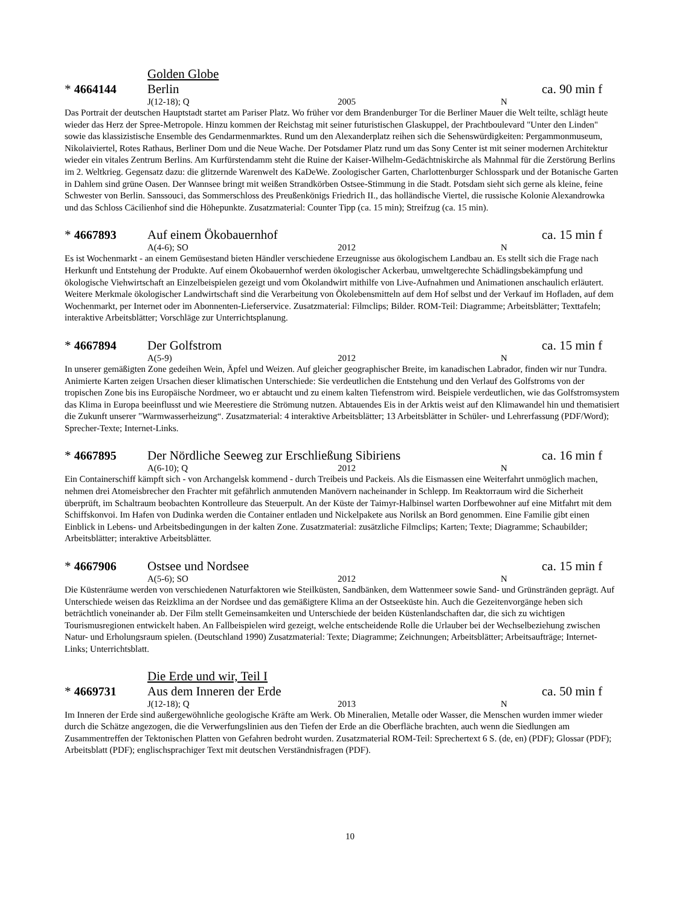Golden Globe
* 4664144 Berlin ca. 90 min f
J(12-18); Q 2005 N
Das Portrait der deutschen Hauptstadt startet am Pariser Platz. Wo früher vor dem Brandenburger Tor die Berliner Mauer die Welt teilte, schlägt heute wieder das Herz der Spree-Metropole. Hinzu kommen der Reichstag mit seiner futuristischen Glaskuppel, der Prachtboulevard "Unter den Linden" sowie das klassizistische Ensemble des Gendarmenmarktes. Rund um den Alexanderplatz reihen sich die Sehenswürdigkeiten: Pergammonmuseum, Nikolaiviertel, Rotes Rathaus, Berliner Dom und die Neue Wache. Der Potsdamer Platz rund um das Sony Center ist mit seiner modernen Architektur wieder ein vitales Zentrum Berlins. Am Kurfürstendamm steht die Ruine der Kaiser-Wilhelm-Gedächtniskirche als Mahnmal für die Zerstörung Berlins im 2. Weltkrieg. Gegensatz dazu: die glitzernde Warenwelt des KaDeWe. Zoologischer Garten, Charlottenburger Schlosspark und der Botanische Garten in Dahlem sind grüne Oasen. Der Wannsee bringt mit weißen Strandkörben Ostsee-Stimmung in die Stadt. Potsdam sieht sich gerne als kleine, feine Schwester von Berlin. Sanssouci, das Sommerschloss des Preußenkönigs Friedrich II., das holländische Viertel, die russische Kolonie Alexandrowka und das Schloss Cäcilienhof sind die Höhepunkte. Zusatzmaterial: Counter Tipp (ca. 15 min); Streifzug (ca. 15 min).
* 4667893 Auf einem Ökobauernhof ca. 15 min f
A(4-6); SO 2012 N
Es ist Wochenmarkt - an einem Gemüsestand bieten Händler verschiedene Erzeugnisse aus ökologischem Landbau an. Es stellt sich die Frage nach Herkunft und Entstehung der Produkte. Auf einem Ökobauernhof werden ökologischer Ackerbau, umweltgerechte Schädlingsbekämpfung und ökologische Viehwirtschaft an Einzelbeispielen gezeigt und vom Ökolandwirt mithilfe von Live-Aufnahmen und Animationen anschaulich erläutert. Weitere Merkmale ökologischer Landwirtschaft sind die Verarbeitung von Ökolebensmitteln auf dem Hof selbst und der Verkauf im Hofladen, auf dem Wochenmarkt, per Internet oder im Abonnenten-Lieferservice. Zusatzmaterial: Filmclips; Bilder. ROM-Teil: Diagramme; Arbeitsblätter; Texttafeln; interaktive Arbeitsblätter; Vorschläge zur Unterrichtsplanung.
* 4667894 Der Golfstrom ca. 15 min f
A(5-9) 2012 N
In unserer gemäßigten Zone gedeihen Wein, Äpfel und Weizen. Auf gleicher geographischer Breite, im kanadischen Labrador, finden wir nur Tundra. Animierte Karten zeigen Ursachen dieser klimatischen Unterschiede: Sie verdeutlichen die Entstehung und den Verlauf des Golfstroms von der tropischen Zone bis ins Europäische Nordmeer, wo er abtaucht und zu einem kalten Tiefenstrom wird. Beispiele verdeutlichen, wie das Golfstromsystem das Klima in Europa beeinflusst und wie Meerestiere die Strömung nutzen. Abtauendes Eis in der Arktis weist auf den Klimawandel hin und thematisiert die Zukunft unserer "Warmwasserheizung“. Zusatzmaterial: 4 interaktive Arbeitsblätter; 13 Arbeitsblätter in Schüler- und Lehrerfassung (PDF/Word); Sprecher-Texte; Internet-Links.
* 4667895 Der Nördliche Seeweg zur Erschließung Sibiriens ca. 16 min f
A(6-10); Q 2012 N
Ein Containerschiff kämpft sich - von Archangelsk kommend - durch Treibeis und Packeis. Als die Eismassen eine Weiterfahrt unmöglich machen, nehmen drei Atomeisbrecher den Frachter mit gefährlich anmutenden Manövern nacheinander in Schlepp. Im Reaktorraum wird die Sicherheit überprüft, im Schaltraum beobachten Kontrolleure das Steuerpult. An der Küste der Taimyr-Halbinsel warten Dorfbewohner auf eine Mitfahrt mit dem Schiffskonvoi. Im Hafen von Dudinka werden die Container entladen und Nickelpakete aus Norilsk an Bord genommen. Eine Familie gibt einen Einblick in Lebens- und Arbeitsbedingungen in der kalten Zone. Zusatzmaterial: zusätzliche Filmclips; Karten; Texte; Diagramme; Schaubilder; Arbeitsblätter; interaktive Arbeitsblätter.
* 4667906 Ostsee und Nordsee ca. 15 min f
A(5-6); SO 2012 N
Die Küstenräume werden von verschiedenen Naturfaktoren wie Steilküsten, Sandbänken, dem Wattenmeer sowie Sand- und Grünstränden geprägt. Auf Unterschiede weisen das Reizklima an der Nordsee und das gemäßigtere Klima an der Ostseeküste hin. Auch die Gezeitenvorgänge heben sich beträchtlich voneinander ab. Der Film stellt Gemeinsamkeiten und Unterschiede der beiden Küstenlandschaften dar, die sich zu wichtigen Tourismusregionen entwickelt haben. An Fallbeispielen wird gezeigt, welche entscheidende Rolle die Urlauber bei der Wechselbeziehung zwischen Natur- und Erholungsraum spielen. (Deutschland 1990) Zusatzmaterial: Texte; Diagramme; Zeichnungen; Arbeitsblätter; Arbeitsaufträge; Internet-Links; Unterrichtsblatt.
Die Erde und wir, Teil I
* 4669731 Aus dem Inneren der Erde ca. 50 min f
J(12-18); Q 2013 N
Im Inneren der Erde sind außergewöhnliche geologische Kräfte am Werk. Ob Mineralien, Metalle oder Wasser, die Menschen wurden immer wieder durch die Schätze angezogen, die die Verwerfungslinien aus den Tiefen der Erde an die Oberfläche brachten, auch wenn die Siedlungen am Zusammentreffen der Tektonischen Platten von Gefahren bedroht wurden. Zusatzmaterial ROM-Teil: Sprechertext 6 S. (de, en) (PDF); Glossar (PDF); Arbeitsblatt (PDF); englischsprachiger Text mit deutschen Verständnisfragen (PDF).
10